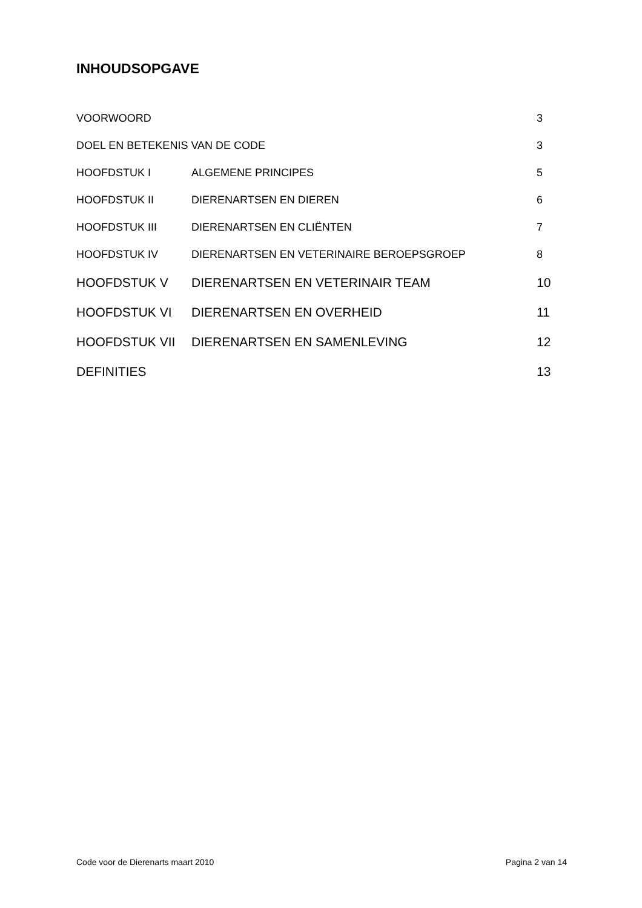INHOUDSOPGAVE
VOORWOORD 3
DOEL EN BETEKENIS VAN DE CODE 3
HOOFDSTUK I ALGEMENE PRINCIPES 5
HOOFDSTUK II DIERENARTSEN EN DIEREN 6
HOOFDSTUK III DIERENARTSEN EN CLIËNTEN 7
HOOFDSTUK IV DIERENARTSEN EN VETERINAIRE BEROEPSGROEP 8
HOOFDSTUK V DIERENARTSEN EN VETERINAIR TEAM 10
HOOFDSTUK VI DIERENARTSEN EN OVERHEID 11
HOOFDSTUK VII DIERENARTSEN EN SAMENLEVING 12
DEFINITIES 13
Code voor de Dierenarts maart 2010 Pagina 2 van 14